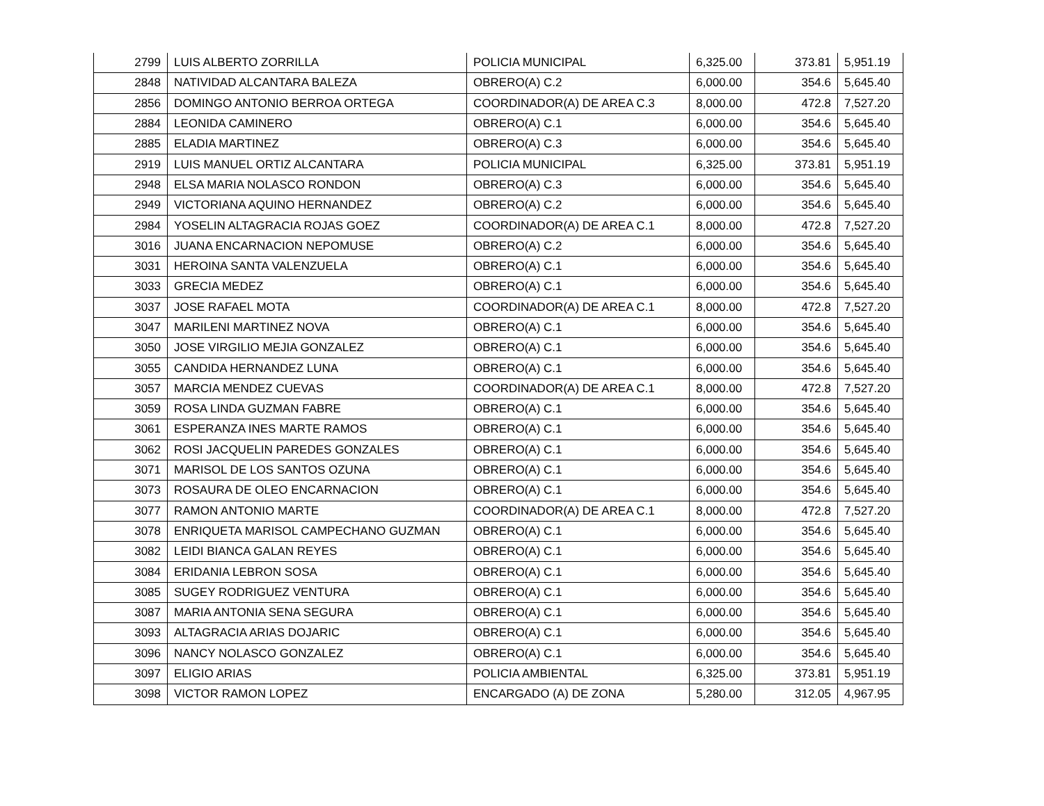| 2799 | LUIS ALBERTO ZORRILLA | POLICIA MUNICIPAL | 6,325.00 | 373.81 | 5,951.19 |
| 2848 | NATIVIDAD ALCANTARA BALEZA | OBRERO(A) C.2 | 6,000.00 | 354.6 | 5,645.40 |
| 2856 | DOMINGO ANTONIO BERROA ORTEGA | COORDINADOR(A) DE AREA C.3 | 8,000.00 | 472.8 | 7,527.20 |
| 2884 | LEONIDA CAMINERO | OBRERO(A) C.1 | 6,000.00 | 354.6 | 5,645.40 |
| 2885 | ELADIA MARTINEZ | OBRERO(A) C.3 | 6,000.00 | 354.6 | 5,645.40 |
| 2919 | LUIS MANUEL ORTIZ ALCANTARA | POLICIA MUNICIPAL | 6,325.00 | 373.81 | 5,951.19 |
| 2948 | ELSA MARIA NOLASCO RONDON | OBRERO(A) C.3 | 6,000.00 | 354.6 | 5,645.40 |
| 2949 | VICTORIANA AQUINO HERNANDEZ | OBRERO(A) C.2 | 6,000.00 | 354.6 | 5,645.40 |
| 2984 | YOSELIN ALTAGRACIA ROJAS GOEZ | COORDINADOR(A) DE AREA C.1 | 8,000.00 | 472.8 | 7,527.20 |
| 3016 | JUANA ENCARNACION NEPOMUSE | OBRERO(A) C.2 | 6,000.00 | 354.6 | 5,645.40 |
| 3031 | HEROINA SANTA VALENZUELA | OBRERO(A) C.1 | 6,000.00 | 354.6 | 5,645.40 |
| 3033 | GRECIA MEDEZ | OBRERO(A) C.1 | 6,000.00 | 354.6 | 5,645.40 |
| 3037 | JOSE RAFAEL MOTA | COORDINADOR(A) DE AREA C.1 | 8,000.00 | 472.8 | 7,527.20 |
| 3047 | MARILENI MARTINEZ NOVA | OBRERO(A) C.1 | 6,000.00 | 354.6 | 5,645.40 |
| 3050 | JOSE VIRGILIO MEJIA GONZALEZ | OBRERO(A) C.1 | 6,000.00 | 354.6 | 5,645.40 |
| 3055 | CANDIDA HERNANDEZ LUNA | OBRERO(A) C.1 | 6,000.00 | 354.6 | 5,645.40 |
| 3057 | MARCIA MENDEZ CUEVAS | COORDINADOR(A) DE AREA C.1 | 8,000.00 | 472.8 | 7,527.20 |
| 3059 | ROSA LINDA GUZMAN FABRE | OBRERO(A) C.1 | 6,000.00 | 354.6 | 5,645.40 |
| 3061 | ESPERANZA INES MARTE RAMOS | OBRERO(A) C.1 | 6,000.00 | 354.6 | 5,645.40 |
| 3062 | ROSI JACQUELIN PAREDES GONZALES | OBRERO(A) C.1 | 6,000.00 | 354.6 | 5,645.40 |
| 3071 | MARISOL DE LOS SANTOS OZUNA | OBRERO(A) C.1 | 6,000.00 | 354.6 | 5,645.40 |
| 3073 | ROSAURA DE OLEO ENCARNACION | OBRERO(A) C.1 | 6,000.00 | 354.6 | 5,645.40 |
| 3077 | RAMON ANTONIO MARTE | COORDINADOR(A) DE AREA C.1 | 8,000.00 | 472.8 | 7,527.20 |
| 3078 | ENRIQUETA MARISOL CAMPECHANO GUZMAN | OBRERO(A) C.1 | 6,000.00 | 354.6 | 5,645.40 |
| 3082 | LEIDI BIANCA GALAN REYES | OBRERO(A) C.1 | 6,000.00 | 354.6 | 5,645.40 |
| 3084 | ERIDANIA LEBRON SOSA | OBRERO(A) C.1 | 6,000.00 | 354.6 | 5,645.40 |
| 3085 | SUGEY RODRIGUEZ VENTURA | OBRERO(A) C.1 | 6,000.00 | 354.6 | 5,645.40 |
| 3087 | MARIA ANTONIA SENA SEGURA | OBRERO(A) C.1 | 6,000.00 | 354.6 | 5,645.40 |
| 3093 | ALTAGRACIA ARIAS DOJARIC | OBRERO(A) C.1 | 6,000.00 | 354.6 | 5,645.40 |
| 3096 | NANCY NOLASCO GONZALEZ | OBRERO(A) C.1 | 6,000.00 | 354.6 | 5,645.40 |
| 3097 | ELIGIO ARIAS | POLICIA AMBIENTAL | 6,325.00 | 373.81 | 5,951.19 |
| 3098 | VICTOR RAMON LOPEZ | ENCARGADO (A) DE ZONA | 5,280.00 | 312.05 | 4,967.95 |